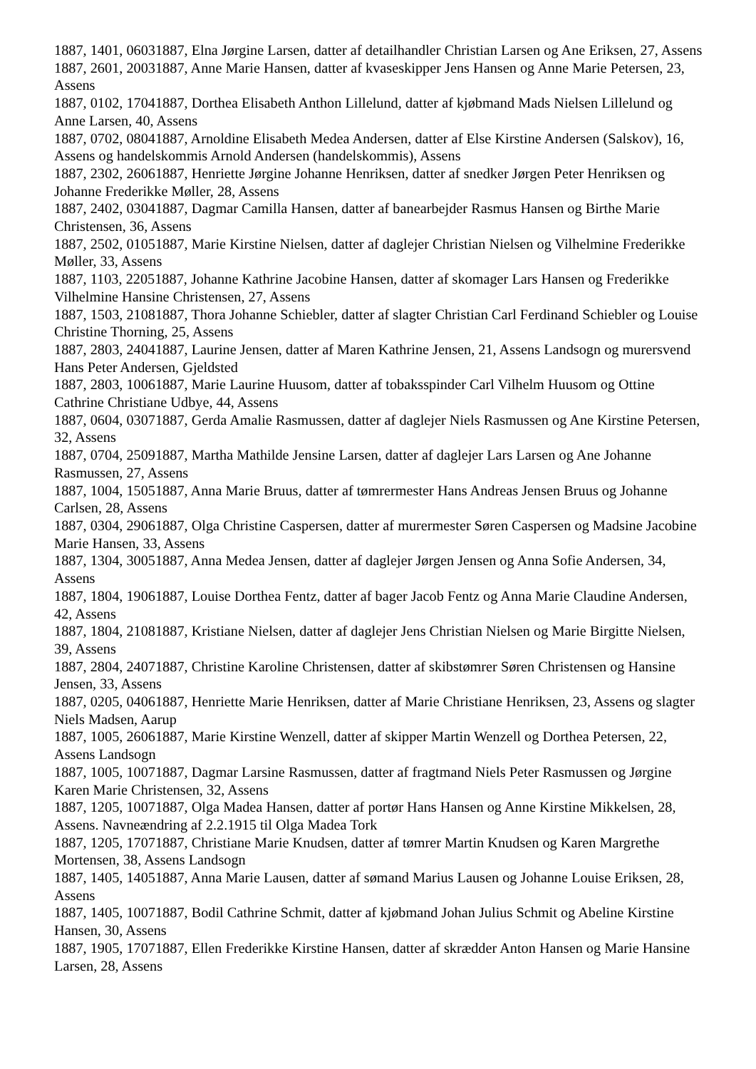1887, 1401, 06031887, Elna Jørgine Larsen, datter af detailhandler Christian Larsen og Ane Eriksen, 27, Assens
1887, 2601, 20031887, Anne Marie Hansen, datter af kvaseskipper Jens Hansen og Anne Marie Petersen, 23, Assens
1887, 0102, 17041887, Dorthea Elisabeth Anthon Lillelund, datter af kjøbmand Mads Nielsen Lillelund og Anne Larsen, 40, Assens
1887, 0702, 08041887, Arnoldine Elisabeth Medea Andersen, datter af Else Kirstine Andersen (Salskov), 16, Assens og handelskommis Arnold Andersen (handelskommis), Assens
1887, 2302, 26061887, Henriette Jørgine Johanne Henriksen, datter af snedker Jørgen Peter Henriksen og Johanne Frederikke Møller, 28, Assens
1887, 2402, 03041887, Dagmar Camilla Hansen, datter af banearbejder Rasmus Hansen og Birthe Marie Christensen, 36, Assens
1887, 2502, 01051887, Marie Kirstine Nielsen, datter af daglejer Christian Nielsen og Vilhelmine Frederikke Møller, 33, Assens
1887, 1103, 22051887, Johanne Kathrine Jacobine Hansen, datter af skomager Lars Hansen og Frederikke Vilhelmine Hansine Christensen, 27, Assens
1887, 1503, 21081887, Thora Johanne Schiebler, datter af slagter Christian Carl Ferdinand Schiebler og Louise Christine Thorning, 25, Assens
1887, 2803, 24041887, Laurine Jensen, datter af Maren Kathrine Jensen, 21, Assens Landsogn og murersvend Hans Peter Andersen, Gjeldsted
1887, 2803, 10061887, Marie Laurine Huusom, datter af tobaksspinder Carl Vilhelm Huusom og Ottine Cathrine Christiane Udbye, 44, Assens
1887, 0604, 03071887, Gerda Amalie Rasmussen, datter af daglejer Niels Rasmussen og Ane Kirstine Petersen, 32, Assens
1887, 0704, 25091887, Martha Mathilde Jensine Larsen, datter af daglejer Lars Larsen og Ane Johanne Rasmussen, 27, Assens
1887, 1004, 15051887, Anna Marie Bruus, datter af tømrermester Hans Andreas Jensen Bruus og Johanne Carlsen, 28, Assens
1887, 0304, 29061887, Olga Christine Caspersen, datter af murermester Søren Caspersen og Madsine Jacobine Marie Hansen, 33, Assens
1887, 1304, 30051887, Anna Medea Jensen, datter af daglejer Jørgen Jensen og Anna Sofie Andersen, 34, Assens
1887, 1804, 19061887, Louise Dorthea Fentz, datter af bager Jacob Fentz og Anna Marie Claudine Andersen, 42, Assens
1887, 1804, 21081887, Kristiane Nielsen, datter af daglejer Jens Christian Nielsen og Marie Birgitte Nielsen, 39, Assens
1887, 2804, 24071887, Christine Karoline Christensen, datter af skibstømrer Søren Christensen og Hansine Jensen, 33, Assens
1887, 0205, 04061887, Henriette Marie Henriksen, datter af Marie Christiane Henriksen, 23, Assens og slagter Niels Madsen, Aarup
1887, 1005, 26061887, Marie Kirstine Wenzell, datter af skipper Martin Wenzell og Dorthea Petersen, 22, Assens Landsogn
1887, 1005, 10071887, Dagmar Larsine Rasmussen, datter af fragtmand Niels Peter Rasmussen og Jørgine Karen Marie Christensen, 32, Assens
1887, 1205, 10071887, Olga Madea Hansen, datter af portør Hans Hansen og Anne Kirstine Mikkelsen, 28, Assens. Navneændring af 2.2.1915 til Olga Madea Tork
1887, 1205, 17071887, Christiane Marie Knudsen, datter af tømrer Martin Knudsen og Karen Margrethe Mortensen, 38, Assens Landsogn
1887, 1405, 14051887, Anna Marie Lausen, datter af sømand Marius Lausen og Johanne Louise Eriksen, 28, Assens
1887, 1405, 10071887, Bodil Cathrine Schmit, datter af kjøbmand Johan Julius Schmit og Abeline Kirstine Hansen, 30, Assens
1887, 1905, 17071887, Ellen Frederikke Kirstine Hansen, datter af skrædder Anton Hansen og Marie Hansine Larsen, 28, Assens